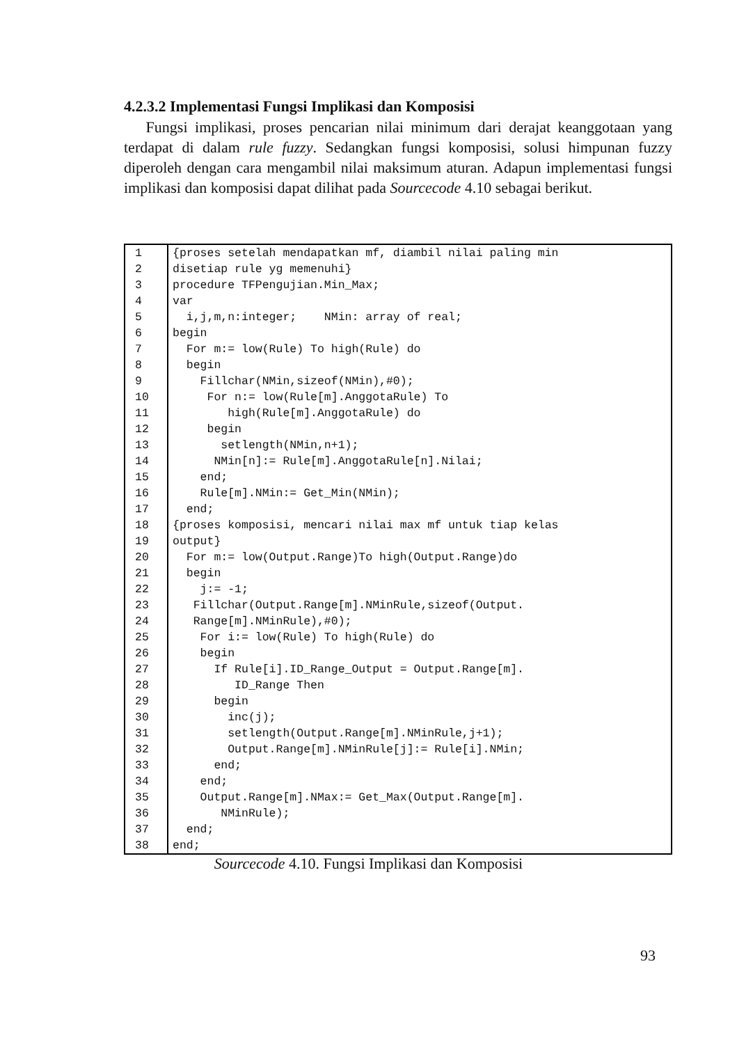4.2.3.2 Implementasi Fungsi Implikasi dan Komposisi
Fungsi implikasi, proses pencarian nilai minimum dari derajat keanggotaan yang terdapat di dalam rule fuzzy. Sedangkan fungsi komposisi, solusi himpunan fuzzy diperoleh dengan cara mengambil nilai maksimum aturan. Adapun implementasi fungsi implikasi dan komposisi dapat dilihat pada Sourcecode 4.10 sebagai berikut.
| 1 | {proses setelah mendapatkan mf, diambil nilai paling min |
| 2 | disetiap rule yg memenuhi} |
| 3 | procedure TFPengujian.Min_Max; |
| 4 | var |
| 5 | i,j,m,n:integer; NMin: array of real; |
| 6 | begin |
| 7 | For m:= low(Rule) To high(Rule) do |
| 8 | begin |
| 9 | Fillchar(NMin,sizeof(NMin),#0); |
| 10 | For n:= low(Rule[m].AnggotaRule) To |
| 11 | high(Rule[m].AnggotaRule) do |
| 12 | begin |
| 13 | setlength(NMin,n+1); |
| 14 | NMin[n]:= Rule[m].AnggotaRule[n].Nilai; |
| 15 | end; |
| 16 | Rule[m].NMin:= Get_Min(NMin); |
| 17 | end; |
| 18 | {proses komposisi, mencari nilai max mf untuk tiap kelas |
| 19 | output} |
| 20 | For m:= low(Output.Range)To high(Output.Range)do |
| 21 | begin |
| 22 | j:= -1; |
| 23 | Fillchar(Output.Range[m].NMinRule,sizeof(Output. |
| 24 | Range[m].NMinRule),#0); |
| 25 | For i:= low(Rule) To high(Rule) do |
| 26 | begin |
| 27 | If Rule[i].ID_Range_Output = Output.Range[m]. |
| 28 | ID_Range Then |
| 29 | begin |
| 30 | inc(j); |
| 31 | setlength(Output.Range[m].NMinRule,j+1); |
| 32 | Output.Range[m].NMinRule[j]:= Rule[i].NMin; |
| 33 | end; |
| 34 | end; |
| 35 | Output.Range[m].NMax:= Get_Max(Output.Range[m]. |
| 36 | NMinRule); |
| 37 | end; |
| 38 | end; |
Sourcecode 4.10. Fungsi Implikasi dan Komposisi
93